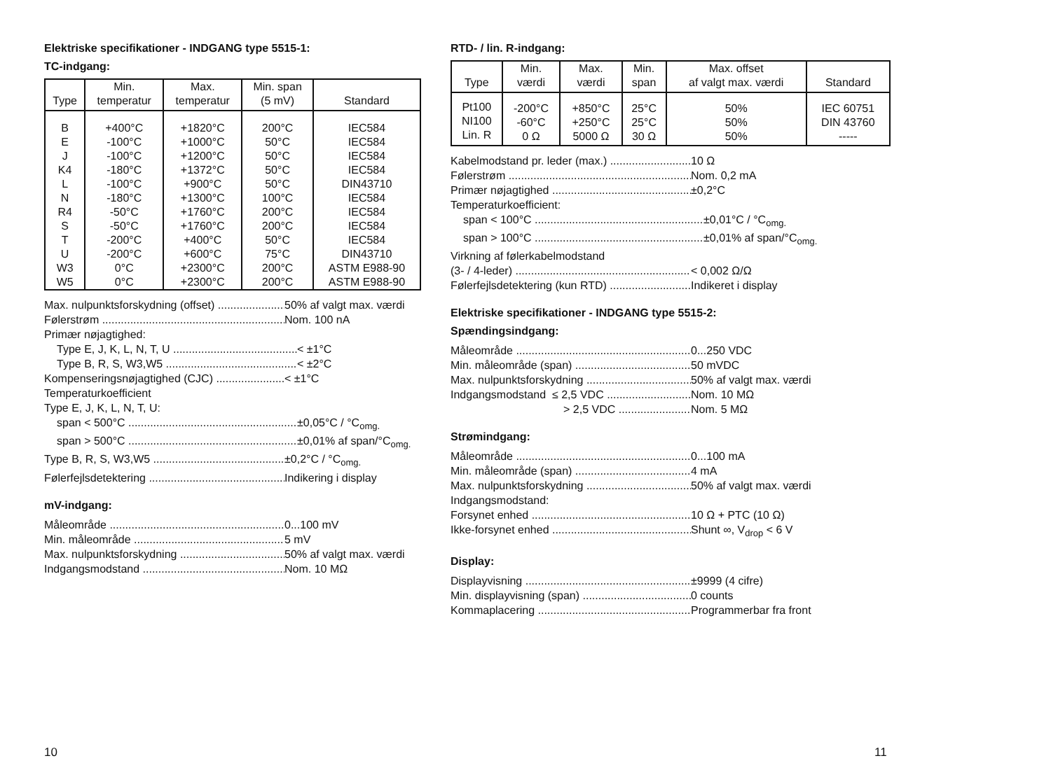Elektriske specifikationer - INDGANG type 5515-1:
TC-indgang:
| Type | Min. temperatur | Max. temperatur | Min. span (5 mV) | Standard |
| --- | --- | --- | --- | --- |
| B E J K4 L N R4 S T U W3 W5 | +400°C -100°C -100°C -180°C -100°C -180°C -50°C -50°C -200°C -200°C 0°C 0°C | +1820°C +1000°C +1200°C +1372°C +900°C +1300°C +1760°C +1760°C +400°C +600°C +2300°C +2300°C | 200°C 50°C 50°C 50°C 50°C 100°C 200°C 200°C 50°C 75°C 200°C 200°C | IEC584 IEC584 IEC584 IEC584 DIN43710 IEC584 IEC584 IEC584 IEC584 DIN43710 ASTM E988-90 ASTM E988-90 |
Max. nulpunktsforskydning (offset) 50% af valgt max. værdi
Følerstrøm Nom. 100 nA
Primær nøjagtighed:
Type E, J, K, L, N, T, U < ±1°C
Type B, R, S, W3,W5 < ±2°C
Kompenseringsnøjagtighed (CJC) < ±1°C
Temperaturkoefficient
Type E, J, K, L, N, T, U:
span < 500°C ±0,05°C / °C<sub>omg.</sub>
span > 500°C ±0,01% af span/°C<sub>omg.</sub>
Type B, R, S, W3,W5 ±0,2°C / °C<sub>omg.</sub>
Følerfejlsdetektering Indikering i display
mV-indgang:
Måleområde 0...100 mV
Min. måleområde 5 mV
Max. nulpunktsforskydning 50% af valgt max. værdi
Indgangsmodstand Nom. 10 MΩ
10
RTD- / lin. R-indgang:
| Type | Min. værdi | Max. værdi | Min. span | Max. offset af valgt max. værdi | Standard |
| --- | --- | --- | --- | --- | --- |
| Pt100 NI100 Lin. R | -200°C -60°C 0 Ω | +850°C +250°C 5000 Ω | 25°C 25°C 30 Ω | 50% 50% 50% | IEC 60751 DIN 43760 ----- |
Kabelmodstand pr. leder (max.) 10 Ω
Følerstrøm Nom. 0,2 mA
Primær nøjagtighed ±0,2°C
Temperaturkoefficient:
span < 100°C ±0,01°C / °C<sub>omg.</sub>
span > 100°C ±0,01% af span/°C<sub>omg.</sub>
Virkning af følerkabelmodstand
(3- / 4-leder) < 0,002 Ω/Ω
Følerfejlsdetektering (kun RTD) Indikeret i display
Elektriske specifikationer - INDGANG type 5515-2:
Spændingsindgang:
Måleområde 0...250 VDC
Min. måleområde (span) 50 mVDC
Max. nulpunktsforskydning 50% af valgt max. værdi
Indgangsmodstand ≤ 2,5 VDC Nom. 10 MΩ
> 2,5 VDC Nom. 5 MΩ
Strømindgang:
Måleområde 0...100 mA
Min. måleområde (span) 4 mA
Max. nulpunktsforskydning 50% af valgt max. værdi
Indgangsmodstand:
Forsynet enhed 10 Ω + PTC (10 Ω)
Ikke-forsynet enhed Shunt ∞, V<sub>drop</sub> < 6 V
Display:
Displayvisning ±9999 (4 cifre)
Min. displayvisning (span) 0 counts
Kommaplacering Programmerbar fra front
11